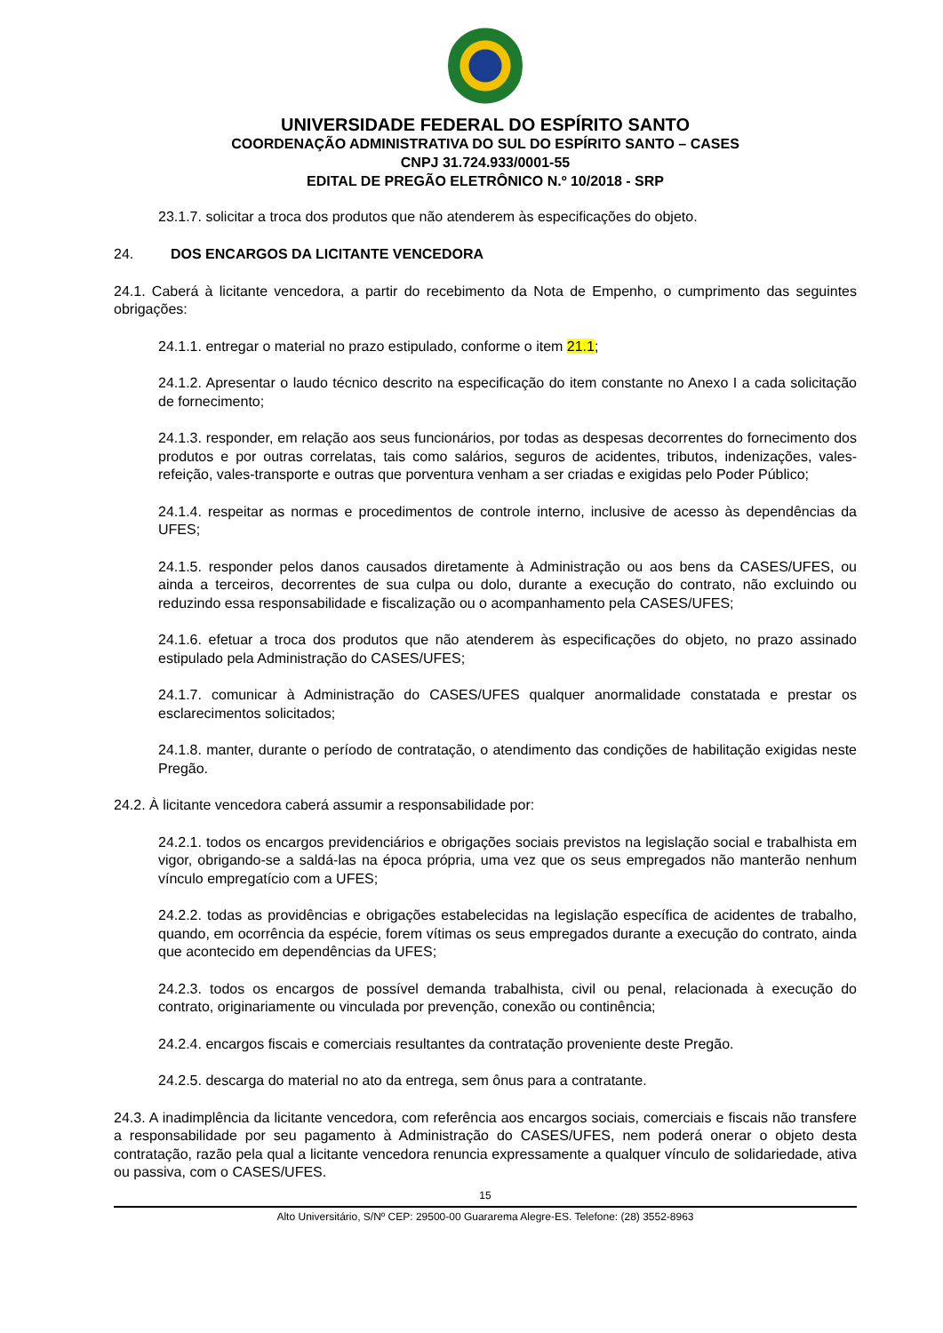UNIVERSIDADE FEDERAL DO ESPÍRITO SANTO
COORDENAÇÃO ADMINISTRATIVA DO SUL DO ESPÍRITO SANTO – CASES
CNPJ 31.724.933/0001-55
EDITAL DE PREGÃO ELETRÔNICO N.º 10/2018 - SRP
23.1.7. solicitar a troca dos produtos que não atenderem às especificações do objeto.
24. DOS ENCARGOS DA LICITANTE VENCEDORA
24.1. Caberá à licitante vencedora, a partir do recebimento da Nota de Empenho, o cumprimento das seguintes obrigações:
24.1.1. entregar o material no prazo estipulado, conforme o item 21.1;
24.1.2. Apresentar o laudo técnico descrito na especificação do item constante no Anexo I a cada solicitação de fornecimento;
24.1.3. responder, em relação aos seus funcionários, por todas as despesas decorrentes do fornecimento dos produtos e por outras correlatas, tais como salários, seguros de acidentes, tributos, indenizações, vales-refeição, vales-transporte e outras que porventura venham a ser criadas e exigidas pelo Poder Público;
24.1.4. respeitar as normas e procedimentos de controle interno, inclusive de acesso às dependências da UFES;
24.1.5. responder pelos danos causados diretamente à Administração ou aos bens da CASES/UFES, ou ainda a terceiros, decorrentes de sua culpa ou dolo, durante a execução do contrato, não excluindo ou reduzindo essa responsabilidade e fiscalização ou o acompanhamento pela CASES/UFES;
24.1.6. efetuar a troca dos produtos que não atenderem às especificações do objeto, no prazo assinado estipulado pela Administração do CASES/UFES;
24.1.7. comunicar à Administração do CASES/UFES qualquer anormalidade constatada e prestar os esclarecimentos solicitados;
24.1.8. manter, durante o período de contratação, o atendimento das condições de habilitação exigidas neste Pregão.
24.2. À licitante vencedora caberá assumir a responsabilidade por:
24.2.1. todos os encargos previdenciários e obrigações sociais previstos na legislação social e trabalhista em vigor, obrigando-se a saldá-las na época própria, uma vez que os seus empregados não manterão nenhum vínculo empregatício com a UFES;
24.2.2. todas as providências e obrigações estabelecidas na legislação específica de acidentes de trabalho, quando, em ocorrência da espécie, forem vítimas os seus empregados durante a execução do contrato, ainda que acontecido em dependências da UFES;
24.2.3. todos os encargos de possível demanda trabalhista, civil ou penal, relacionada à execução do contrato, originariamente ou vinculada por prevenção, conexão ou continência;
24.2.4. encargos fiscais e comerciais resultantes da contratação proveniente deste Pregão.
24.2.5. descarga do material no ato da entrega, sem ônus para a contratante.
24.3. A inadimplência da licitante vencedora, com referência aos encargos sociais, comerciais e fiscais não transfere a responsabilidade por seu pagamento à Administração do CASES/UFES, nem poderá onerar o objeto desta contratação, razão pela qual a licitante vencedora renuncia expressamente a qualquer vínculo de solidariedade, ativa ou passiva, com o CASES/UFES.
15
Alto Universitário, S/Nº CEP: 29500-00 Guararema Alegre-ES. Telefone: (28) 3552-8963